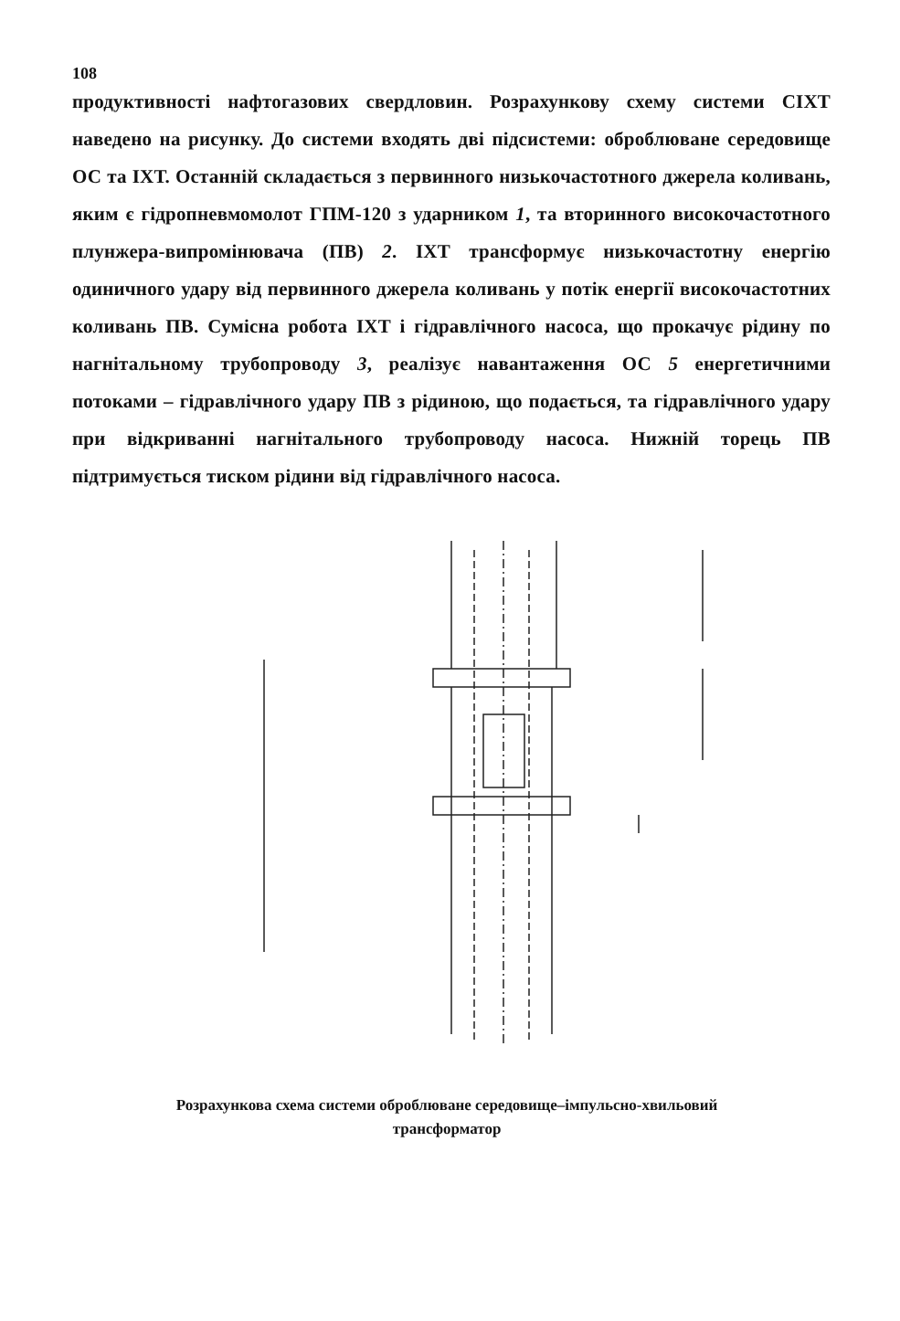108
продуктивності нафтогазових свердловин. Розрахункову схему системи СІХТ наведено на рисунку. До системи входять дві підсистеми: оброблюване середовище ОС та ІХТ. Останній складається з первинного низькочастотного джерела коливань, яким є гідропневмомолот ГПМ-120 з ударником 1, та вторинного високочастотного плунжера-випромінювача (ПВ) 2. ІХТ трансформує низькочастотну енергію одиничного удару від первинного джерела коливань у потік енергії високочастотних коливань ПВ. Сумісна робота ІХТ і гідравлічного насоса, що прокачує рідину по нагнітальному трубопроводу 3, реалізує навантаження ОС 5 енергетичними потоками – гідравлічного удару ПВ з рідиною, що подається, та гідравлічного удару при відкриванні нагнітального трубопроводу насоса. Нижній торець ПВ підтримується тиском рідини від гідравлічного насоса.
Розрахункова схема системи оброблюване середовище–імпульсно-хвильовий
трансформатор